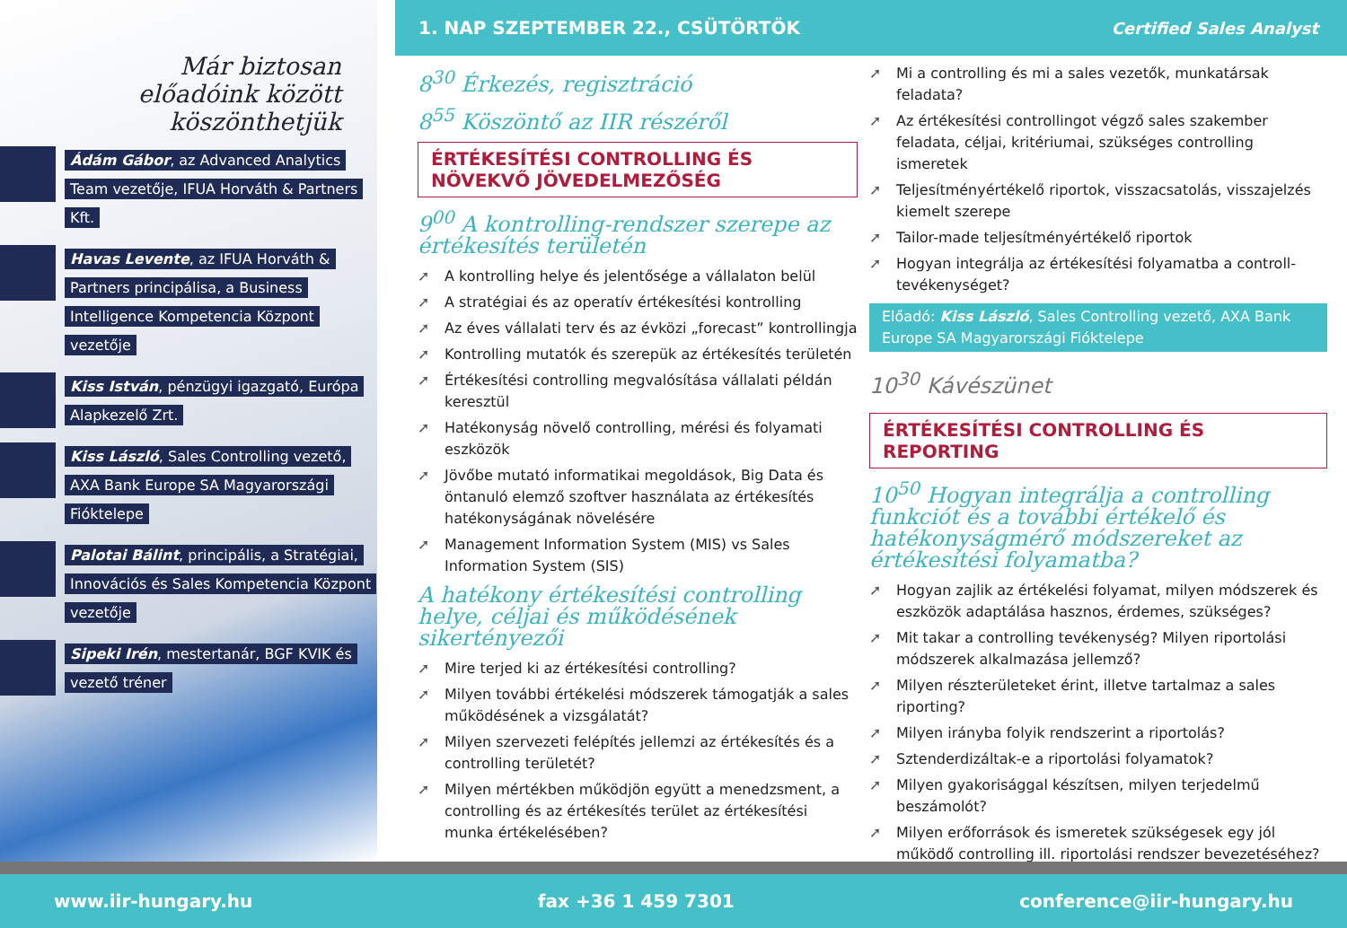Már biztosan
előadóink között köszönthetjük
Ádám Gábor, az Advanced Analytics Team vezetője, IFUA Horváth & Partners Kft.
Havas Levente, az IFUA Horváth & Partners principálisa, a Business Intelligence Kompetencia Központ vezetője
Kiss István, pénzügyi igazgató, Európa Alapkezelő Zrt.
Kiss László, Sales Controlling vezető, AXA Bank Europe SA Magyarországi Fióktelepe
Palotai Bálint, principális, a Stratégiai, Innovációs és Sales Kompetencia Központ vezetője
Sipeki Irén, mestertanár, BGF KVIK és vezető tréner
1. NAP SZEPTEMBER 22., CSÜTÖRTÖK Certified Sales Analyst
8<sup>30</sup> Érkezés, regisztráció
8<sup>55</sup> Köszöntő az IIR részéről
ÉRTÉKESÍTÉSI CONTROLLING ÉS NÖVEKVŐ JÖVEDELMEZŐSÉG
9<sup>00</sup> A kontrolling-rendszer szerepe az értékesítés területén
➚ A kontrolling helye és jelentősége a vállalaton belül
➚ A stratégiai és az operatív értékesítési kontrolling
➚ Az éves vállalati terv és az évközi „forecast” kontrollingja
➚ Kontrolling mutatók és szerepük az értékesítés területén
➚ Értékesítési controlling megvalósítása vállalati példán keresztül
➚ Hatékonyság növelő controlling, mérési és folyamati eszközök
➚ Jövőbe mutató informatikai megoldások, Big Data és öntanuló elemző szoftver használata az értékesítés hatékonyságának növelésére
➚ Management Information System (MIS) vs Sales Information System (SIS)
A hatékony értékesítési controlling helye, céljai és működésének sikertényezői
➚ Mire terjed ki az értékesítési controlling?
➚ Milyen további értékelési módszerek támogatják a sales működésének a vizsgálatát?
➚ Milyen szervezeti felépítés jellemzi az értékesítés és a controlling területét?
➚ Milyen mértékben működjön együtt a menedzsment, a controlling és az értékesítés terület az értékesítési munka értékelésében?
➚ Mi a controlling és mi a sales vezetők, munkatársak feladata?
➚ Az értékesítési controllingot végző sales szakember feladata, céljai, kritériumai, szükséges controlling ismeretek
➚ Teljesítményértékelő riportok, visszacsatolás, visszajelzés kiemelt szerepe
➚ Tailor-made teljesítményértékelő riportok
➚ Hogyan integrálja az értékesítési folyamatba a controll-tevékenységet?
Előadó: Kiss László, Sales Controlling vezető, AXA Bank Europe SA Magyarországi Fióktelepe
10<sup>30</sup> Kávészünet
ÉRTÉKESÍTÉSI CONTROLLING ÉS REPORTING
10<sup>50</sup> Hogyan integrálja a controlling funkciót és a további értékelő és hatékonyságmérő módszereket az értékesítési folyamatba?
➚ Hogyan zajlik az értékelési folyamat, milyen módszerek és eszközök adaptálása hasznos, érdemes, szükséges?
➚ Mit takar a controlling tevékenység? Milyen riportolási módszerek alkalmazása jellemző?
➚ Milyen részterületeket érint, illetve tartalmaz a sales riporting?
➚ Milyen irányba folyik rendszerint a riportolás?
➚ Sztenderdizáltak-e a riportolási folyamatok?
➚ Milyen gyakorisággal készítsen, milyen terjedelmű beszámolót?
➚ Milyen erőforrások és ismeretek szükségesek egy jól működő controlling ill. riportolási rendszer bevezetéséhez?
www.iir-hungary.hu fax +36 1 459 7301 conference@iir-hungary.hu